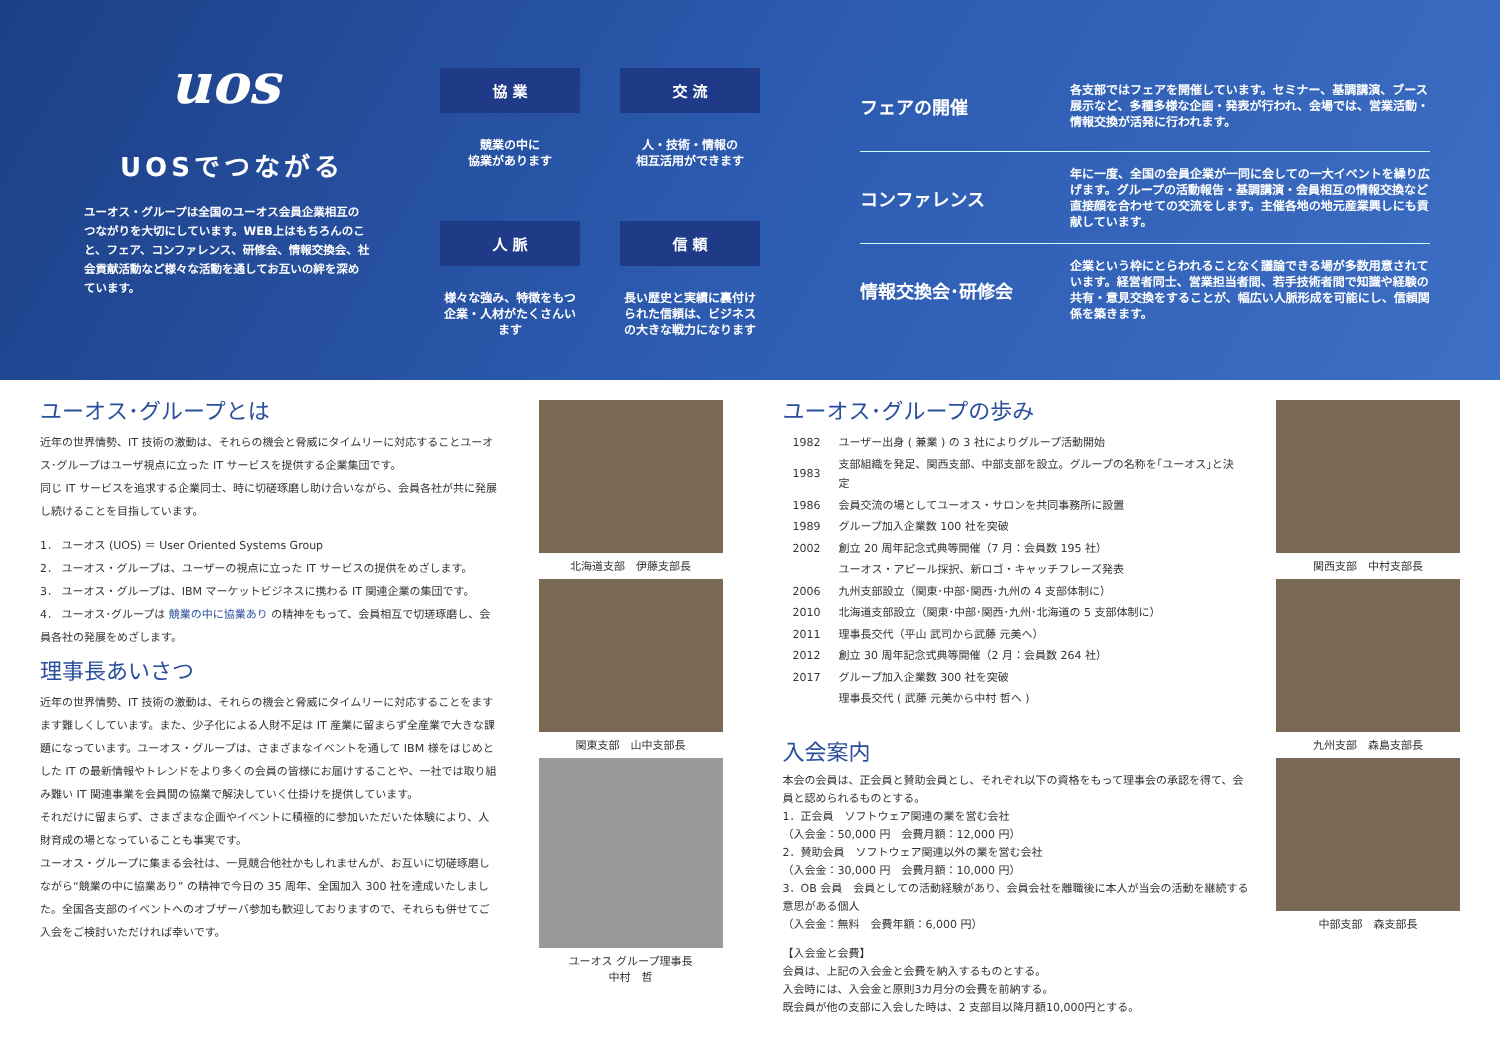uos
UOSでつながる
ユーオス・グループは全国のユーオス会員企業相互のつながりを大切にしています。WEB上はもちろんのこと、フェア、コンファレンス、研修会、情報交換会、社会貢献活動など様々な活動を通してお互いの絆を深めています。
協 業
競業の中に
協業があります
交 流
人・技術・情報の
相互活用ができます
人 脈
様々な強み、特徴をもつ企業・人材がたくさんいます
信 頼
長い歴史と実績に裏付けられた信頼は、ビジネスの大きな戦力になります
フェアの開催
各支部ではフェアを開催しています。セミナー、基調講演、ブース展示など、多種多様な企画・発表が行われ、会場では、営業活動・情報交換が活発に行われます。
コンファレンス
年に一度、全国の会員企業が一同に会しての一大イベントを繰り広げます。グループの活動報告・基調講演・会員相互の情報交換など直接顔を合わせての交流をします。主催各地の地元産業興しにも貢献しています。
情報交換会･研修会
企業という枠にとらわれることなく議論できる場が多数用意されています。経営者同士、営業担当者間、若手技術者間で知識や経験の共有・意見交換をすることが、幅広い人脈形成を可能にし、信頼関係を築きます。
ユーオス･グループとは
近年の世界情勢、IT 技術の激動は、それらの機会と脅威にタイムリーに対応することユーオス･グループはユーザ視点に立った IT サービスを提供する企業集団です。
同じ IT サービスを追求する企業同士、時に切磋琢磨し助け合いながら、会員各社が共に発展し続けることを目指しています。
1． ユーオス (UOS) ＝ User Oriented Systems Group
2． ユーオス・グループは、ユーザーの視点に立った IT サービスの提供をめざします。
3． ユーオス・グループは、IBM マーケットビジネスに携わる IT 関連企業の集団です。
4． ユーオス･グループは 競業の中に協業あり の精神をもって、会員相互で切瑳琢磨し、会員各社の発展をめざします。
理事長あいさつ
近年の世界情勢、IT 技術の激動は、それらの機会と脅威にタイムリーに対応することをますます難しくしています。また、少子化による人財不足は IT 産業に留まらず全産業で大きな課題になっています。ユーオス・グループは、さまざまなイベントを通して IBM 様をはじめとした IT の最新情報やトレンドをより多くの会員の皆様にお届けすることや、一社では取り組み難い IT 関連事業を会員間の協業で解決していく仕掛けを提供しています。
それだけに留まらず、さまざまな企画やイベントに積極的に参加いただいた体験により、人財育成の場となっていることも事実です。
ユーオス・グループに集まる会社は、一見競合他社かもしれませんが、お互いに切磋琢磨しながら“競業の中に協業あり” の精神で今日の 35 周年、全国加入 300 社を達成いたしました。全国各支部のイベントへのオブザーバ参加も歓迎しておりますので、それらも併せてご入会をご検討いただければ幸いです。
北海道支部　伊藤支部長
関東支部　山中支部長
ユーオス グループ理事長
中村　哲
ユーオス･グループの歩み
| 1982 | ユーザー出身 ( 兼業 ) の 3 社によりグループ活動開始 |
| 1983 | 支部組織を発足、関西支部、中部支部を設立。グループの名称を｢ユーオス｣と決定 |
| 1986 | 会員交流の場としてユーオス・サロンを共同事務所に設置 |
| 1989 | グループ加入企業数 100 社を突破 |
| 2002 | 創立 20 周年記念式典等開催（7 月：会員数 195 社） |
| | ユーオス・アピール採択、新ロゴ・キャッチフレーズ発表 |
| 2006 | 九州支部設立（関東･中部･関西･九州の 4 支部体制に） |
| 2010 | 北海道支部設立（関東･中部･関西･九州･北海道の 5 支部体制に） |
| 2011 | 理事長交代（平山 武司から武藤 元美へ） |
| 2012 | 創立 30 周年記念式典等開催（2 月：会員数 264 社） |
| 2017 | グループ加入企業数 300 社を突破 |
| | 理事長交代 ( 武藤 元美から中村 哲へ ) |
入会案内
本会の会員は、正会員と賛助会員とし、それぞれ以下の資格をもって理事会の承認を得て、会員と認められるものとする。
1．正会員　ソフトウェア関連の業を営む会社
（入会金：50,000 円　会費月額：12,000 円）
2．賛助会員　ソフトウェア関連以外の業を営む会社
（入会金：30,000 円　会費月額：10,000 円）
3．OB 会員　会員としての活動経験があり、会員会社を離職後に本人が当会の活動を継続する意思がある個人
（入会金：無料　会費年額：6,000 円）
【入会金と会費】
会員は、上記の入会金と会費を納入するものとする。
入会時には、入会金と原則3カ月分の会費を前納する。
既会員が他の支部に入会した時は、2 支部目以降月額10,000円とする。
関西支部　中村支部長
九州支部　森島支部長
中部支部　森支部長